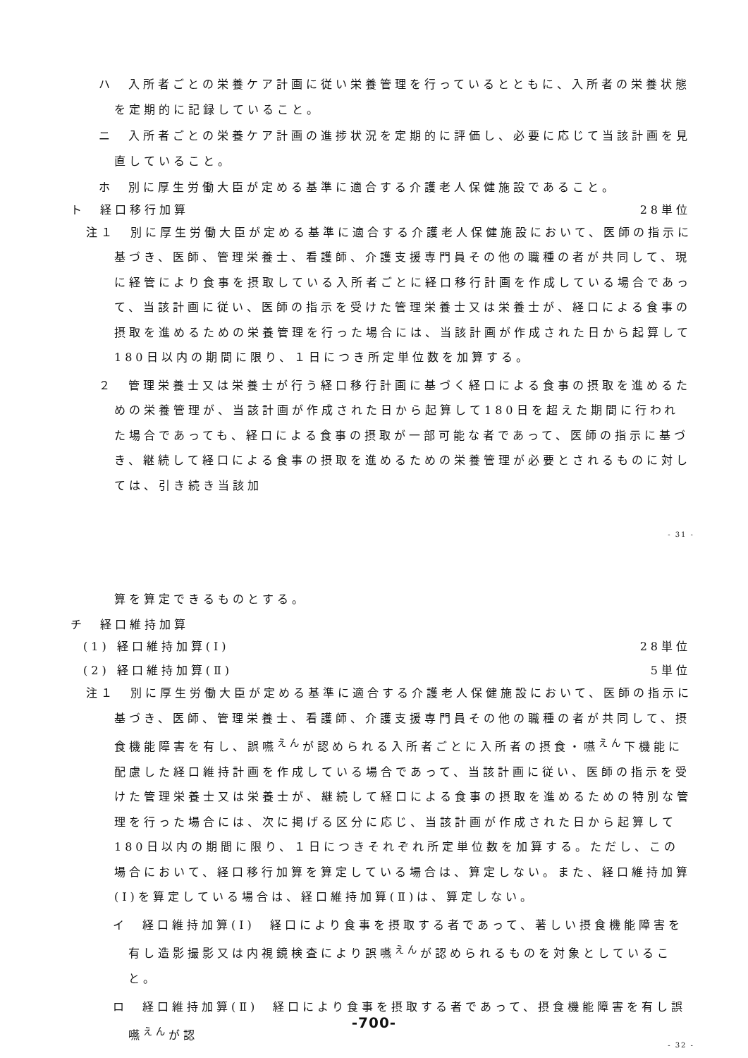ハ　入所者ごとの栄養ケア計画に従い栄養管理を行っているとともに、入所者の栄養状態を定期的に記録していること。
ニ　入所者ごとの栄養ケア計画の進捗状況を定期的に評価し、必要に応じて当該計画を見直していること。
ホ　別に厚生労働大臣が定める基準に適合する介護老人保健施設であること。
ト　経口移行加算 28単位
注１　別に厚生労働大臣が定める基準に適合する介護老人保健施設において、医師の指示に基づき、医師、管理栄養士、看護師、介護支援専門員その他の職種の者が共同して、現に経管により食事を摂取している入所者ごとに経口移行計画を作成している場合であって、当該計画に従い、医師の指示を受けた管理栄養士又は栄養士が、経口による食事の摂取を進めるための栄養管理を行った場合には、当該計画が作成された日から起算して180日以内の期間に限り、１日につき所定単位数を加算する。
２　管理栄養士又は栄養士が行う経口移行計画に基づく経口による食事の摂取を進めるための栄養管理が、当該計画が作成された日から起算して180日を超えた期間に行われた場合であっても、経口による食事の摂取が一部可能な者であって、医師の指示に基づき、継続して経口による食事の摂取を進めるための栄養管理が必要とされるものに対しては、引き続き当該加
- 31 -
算を算定できるものとする。
チ　経口維持加算
(1) 経口維持加算(Ⅰ) 28単位
(2) 経口維持加算(Ⅱ) 5単位
注１　別に厚生労働大臣が定める基準に適合する介護老人保健施設において、医師の指示に基づき、医師、管理栄養士、看護師、介護支援専門員その他の職種の者が共同して、摂食機能障害を有し、誤嚥<sup>えん</sup>が認められる入所者ごとに入所者の摂食・嚥<sup>えん</sup>下機能に配慮した経口維持計画を作成している場合であって、当該計画に従い、医師の指示を受けた管理栄養士又は栄養士が、継続して経口による食事の摂取を進めるための特別な管理を行った場合には、次に掲げる区分に応じ、当該計画が作成された日から起算して180日以内の期間に限り、１日につきそれぞれ所定単位数を加算する。ただし、この場合において、経口移行加算を算定している場合は、算定しない。また、経口維持加算(Ⅰ)を算定している場合は、経口維持加算(Ⅱ)は、算定しない。
イ　経口維持加算(Ⅰ)　経口により食事を摂取する者であって、著しい摂食機能障害を有し造影撮影又は内視鏡検査により誤嚥<sup>えん</sup>が認められるものを対象としていること。
ロ　経口維持加算(Ⅱ)　経口により食事を摂取する者であって、摂食機能障害を有し誤嚥<sup>えん</sup>が認
-700-
- 32 -